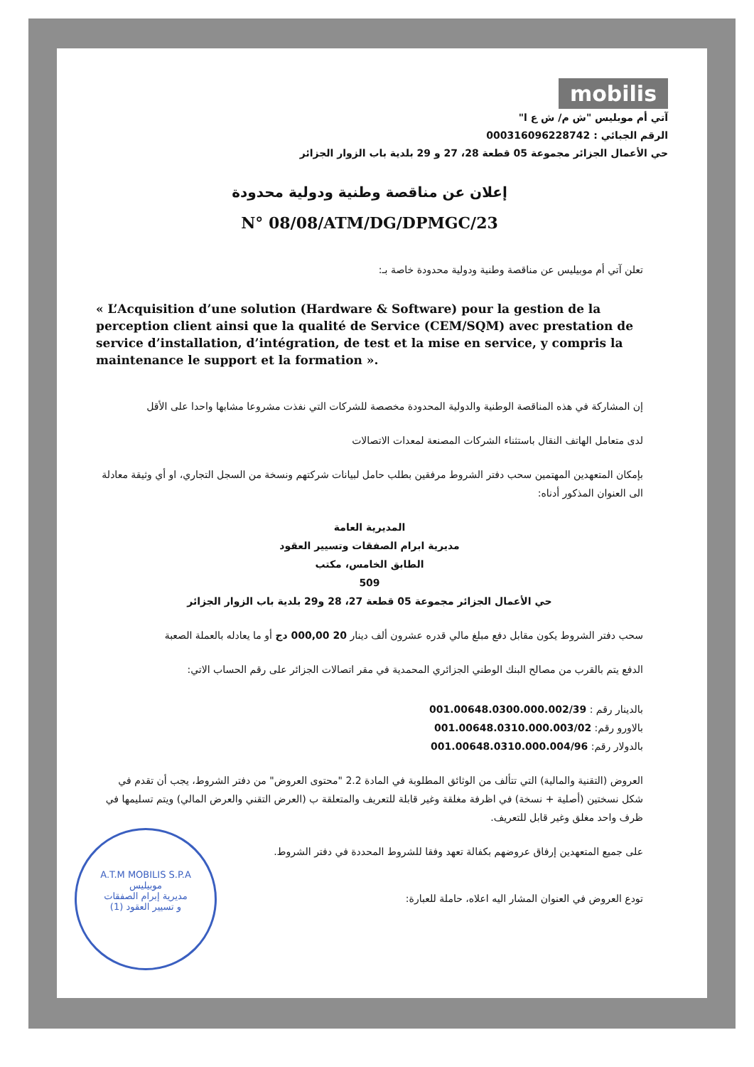mobilis
آتي أم موبليس "ش م/ ش ع ا"
الرقم الجبائي : 000316096228742
حي الأعمال الجزائر مجموعة 05 قطعة 28، 27 و 29 بلدية باب الزوار الجزائر
إعلان عن مناقصة وطنية ودولية محدودة
N° 08/08/ATM/DG/DPMGC/23
تعلن آتي أم موبيليس عن مناقصة وطنية ودولية محدودة خاصة بـ:
« L’Acquisition d’une solution (Hardware & Software) pour la gestion de la perception client ainsi que la qualité de Service (CEM/SQM) avec prestation de service d’installation, d’intégration, de test et la mise en service, y compris la maintenance le support et la formation ».
إن المشاركة في هذه المناقصة الوطنية والدولية المحدودة مخصصة للشركات التي نفذت مشروعا مشابها واحدا على الأقل
لدى متعامل الهاتف النقال باستثناء الشركات المصنعة لمعدات الاتصالات
بإمكان المتعهدين المهتمين سحب دفتر الشروط مرفقين بطلب حامل لبيانات شركتهم ونسخة من السجل التجاري، او أي وثيقة معادلة الى العنوان المذكور أدناه:
المديرية العامة
مديرية ابرام الصفقات وتسيير العقود
الطابق الخامس، مكتب
509
حي الأعمال الجزائر مجموعة 05 قطعة 27، 28 و29 بلدية باب الزوار الجزائر
سحب دفتر الشروط يكون مقابل دفع مبلغ مالي قدره عشرون ألف دينار 20 000,00 دج أو ما يعادله بالعملة الصعبة
الدفع يتم بالقرب من مصالح البنك الوطني الجزائري المحمدية في مقر اتصالات الجزائر على رقم الحساب الاتي:
بالدينار رقم : 001.00648.0300.000.002/39
بالاورو رقم: 001.00648.0310.000.003/02
بالدولار رقم: 001.00648.0310.000.004/96
العروض (التقنية والمالية) التي تتألف من الوثائق المطلوبة في المادة 2.2 "محتوى العروض" من دفتر الشروط، يجب أن تقدم في شكل نسختين (أصلية + نسخة) في اظرفة مغلقة وغير قابلة للتعريف والمتعلقة ب (العرض التقني والعرض المالي) ويتم تسليمها في ظرف واحد مغلق وغير قابل للتعريف.
A.T.M MOBILIS S.P.A
موبيليس
مديرية إبرام الصفقات
و تسيير العقود (1)
على جميع المتعهدين إرفاق عروضهم بكفالة تعهد وفقا للشروط المحددة في دفتر الشروط.
تودع العروض في العنوان المشار اليه اعلاه، حاملة للعبارة: